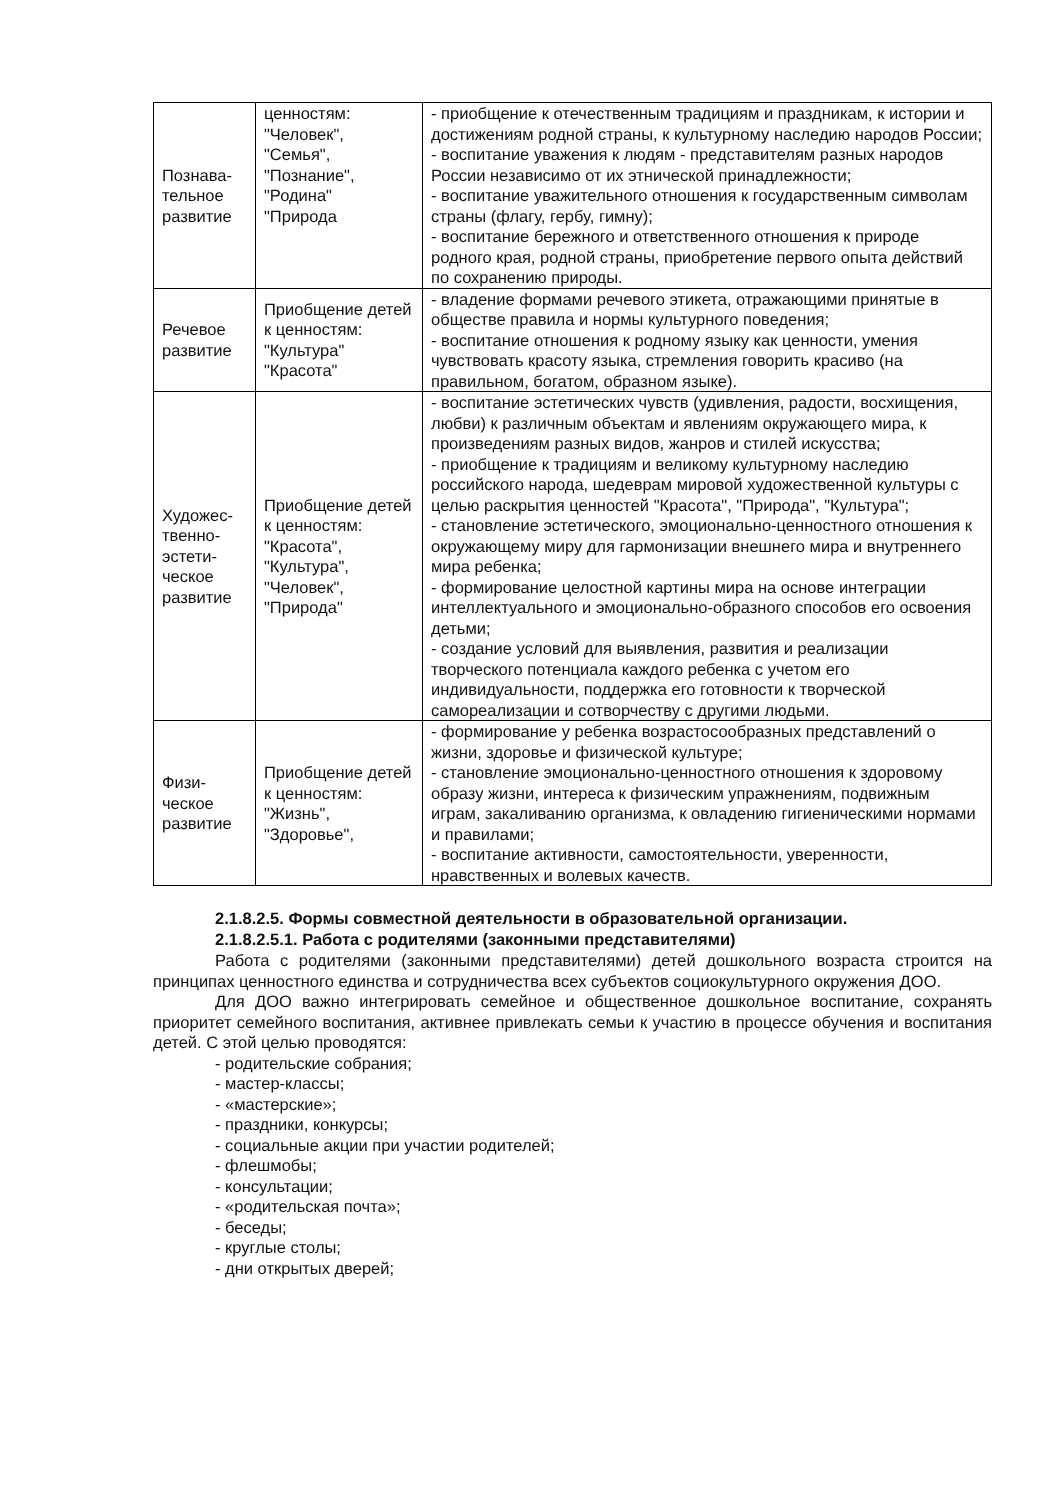| Познава- тельное развитие | ценностям: "Человек", "Семья", "Познание", "Родина" "Природа | - приобщение к отечественным традициям и праздникам, к истории и достижениям родной страны, к культурному наследию народов России; - воспитание уважения к людям - представителям разных народов России независимо от их этнической принадлежности; - воспитание уважительного отношения к государственным символам страны (флагу, гербу, гимну); - воспитание бережного и ответственного отношения к природе родного края, родной страны, приобретение первого опыта действий по сохранению природы. |
| Речевое развитие | Приобщение детей к ценностям: "Культура" "Красота" | - владение формами речевого этикета, отражающими принятые в обществе правила и нормы культурного поведения; - воспитание отношения к родному языку как ценности, умения чувствовать красоту языка, стремления говорить красиво (на правильном, богатом, образном языке). |
| Художес- твенно- эстети- ческое развитие | Приобщение детей к ценностям: "Красота", "Культура", "Человек", "Природа" | - воспитание эстетических чувств (удивления, радости, восхищения, любви) к различным объектам и явлениям окружающего мира, к произведениям разных видов, жанров и стилей искусства; - приобщение к традициям и великому культурному наследию российского народа, шедеврам мировой художественной культуры с целью раскрытия ценностей "Красота", "Природа", "Культура"; - становление эстетического, эмоционально-ценностного отношения к окружающему миру для гармонизации внешнего мира и внутреннего мира ребенка; - формирование целостной картины мира на основе интеграции интеллектуального и эмоционально-образного способов его освоения детьми; - создание условий для выявления, развития и реализации творческого потенциала каждого ребенка с учетом его индивидуальности, поддержка его готовности к творческой самореализации и сотворчеству с другими людьми. |
| Физи- ческое развитие | Приобщение детей к ценностям: "Жизнь", "Здоровье", | - формирование у ребенка возрастосообразных представлений о жизни, здоровье и физической культуре; - становление эмоционально-ценностного отношения к здоровому образу жизни, интереса к физическим упражнениям, подвижным играм, закаливанию организма, к овладению гигиеническими нормами и правилами; - воспитание активности, самостоятельности, уверенности, нравственных и волевых качеств. |
2.1.8.2.5. Формы совместной деятельности в образовательной организации.
2.1.8.2.5.1. Работа с родителями (законными представителями)
Работа с родителями (законными представителями) детей дошкольного возраста строится на принципах ценностного единства и сотрудничества всех субъектов социокультурного окружения ДОО.
Для ДОО важно интегрировать семейное и общественное дошкольное воспитание, сохранять приоритет семейного воспитания, активнее привлекать семьи к участию в процессе обучения и воспитания детей. С этой целью проводятся:
- родительские собрания;
- мастер-классы;
- «мастерские»;
- праздники, конкурсы;
- социальные акции при участии родителей;
- флешмобы;
- консультации;
- «родительская почта»;
- беседы;
- круглые столы;
- дни открытых дверей;